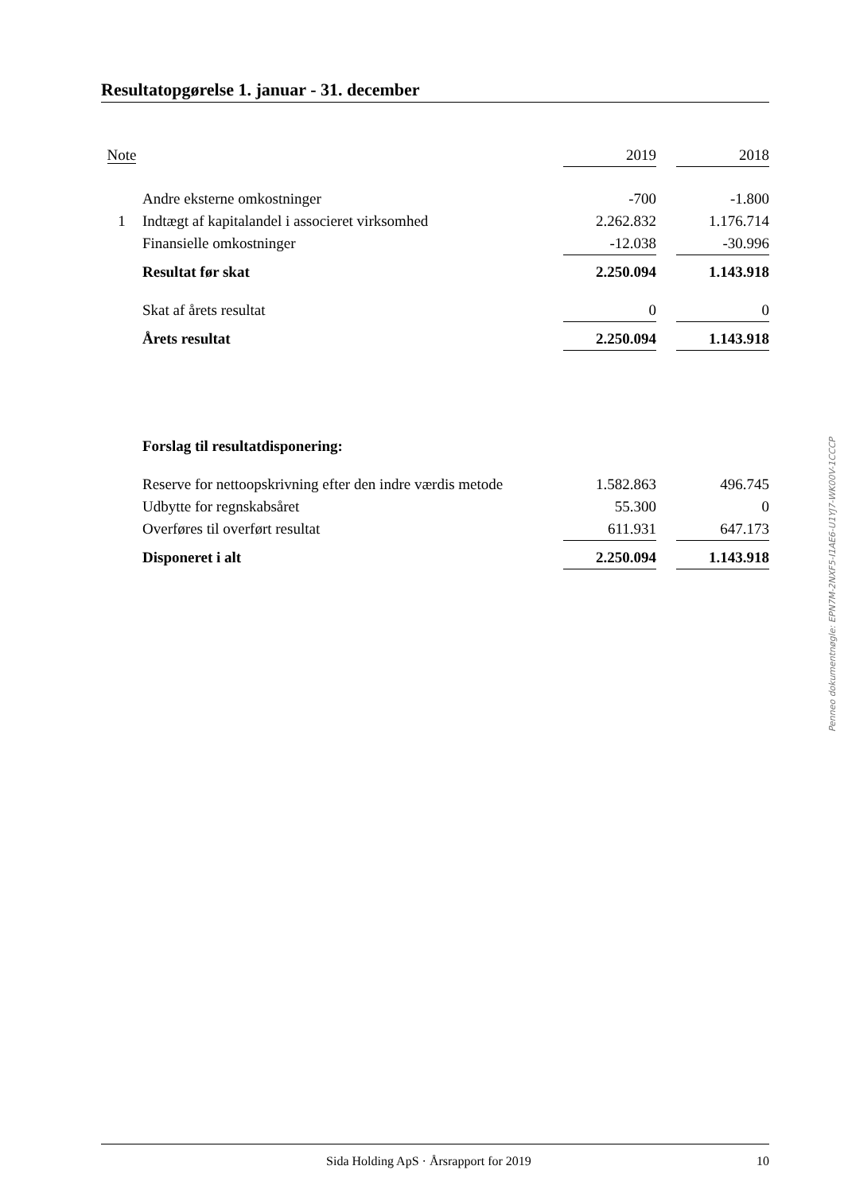Resultatopgørelse 1. januar - 31. december
| Note | | 2019 | | 2018 |
| | Andre eksterne omkostninger | -700 | | -1.800 |
| 1 | Indtægt af kapitalandel i associeret virksomhed | 2.262.832 | | 1.176.714 |
| | Finansielle omkostninger | -12.038 | | -30.996 |
| | Resultat før skat | 2.250.094 | | 1.143.918 |
| | Skat af årets resultat | 0 | | 0 |
| | Årets resultat | 2.250.094 | | 1.143.918 |
| | Forslag til resultatdisponering: | | | |
| | Reserve for nettoopskrivning efter den indre værdis metode | 1.582.863 | | 496.745 |
| | Udbytte for regnskabsåret | 55.300 | | 0 |
| | Overføres til overført resultat | 611.931 | | 647.173 |
| | Disponeret i alt | 2.250.094 | | 1.143.918 |
Penneo dokumentnøgle: EPN7M-2NXF5-I1AE6-U1YJ7-WK00V-1CCCP
Sida Holding ApS · Årsrapport for 2019 10